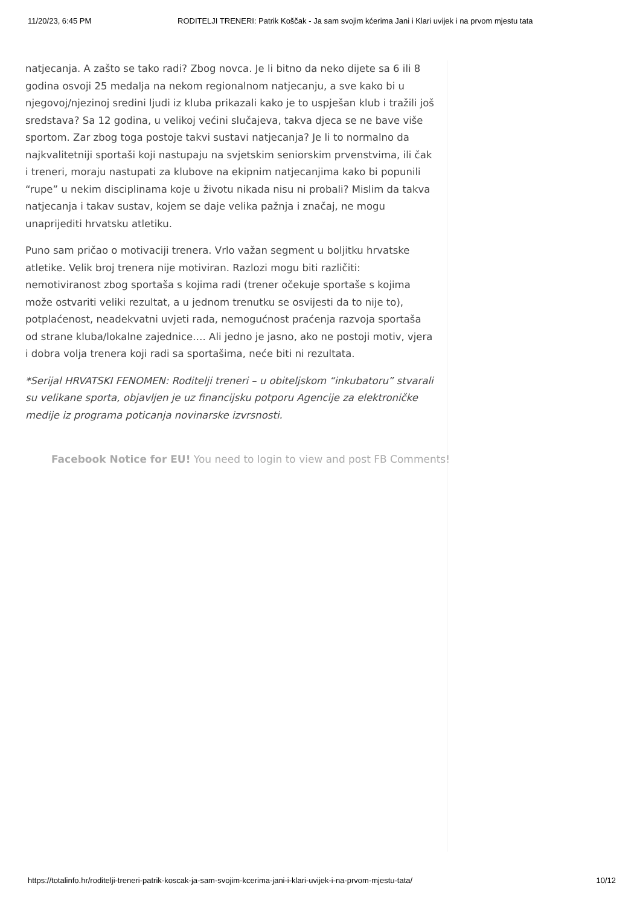11/20/23, 6:45 PM RODITELJI TRENERI: Patrik Koščak - Ja sam svojim kćerima Jani i Klari uvijek i na prvom mjestu tata
natjecanja. A zašto se tako radi? Zbog novca. Je li bitno da neko dijete sa 6 ili 8 godina osvoji 25 medalja na nekom regionalnom natjecanju, a sve kako bi u njegovoj/njezinoj sredini ljudi iz kluba prikazali kako je to uspješan klub i tražili još sredstava? Sa 12 godina, u velikoj većini slučajeva, takva djeca se ne bave više sportom. Zar zbog toga postoje takvi sustavi natjecanja? Je li to normalno da najkvalitetniji sportaši koji nastupaju na svjetskim seniorskim prvenstvima, ili čak i treneri, moraju nastupati za klubove na ekipnim natjecanjima kako bi popunili “rupe” u nekim disciplinama koje u životu nikada nisu ni probali? Mislim da takva natjecanja i takav sustav, kojem se daje velika pažnja i značaj, ne mogu unaprijediti hrvatsku atletiku.
Puno sam pričao o motivaciji trenera. Vrlo važan segment u boljitku hrvatske atletike. Velik broj trenera nije motiviran. Razlozi mogu biti različiti: nemotiviranost zbog sportaša s kojima radi (trener očekuje sportaše s kojima može ostvariti veliki rezultat, a u jednom trenutku se osvijesti da to nije to), potplaćenost, neadekvatni uvjeti rada, nemogućnost praćenja razvoja sportaša od strane kluba/lokalne zajednice…. Ali jedno je jasno, ako ne postoji motiv, vjera i dobra volja trenera koji radi sa sportašima, neće biti ni rezultata.
*Serijal HRVATSKI FENOMEN: Roditelji treneri – u obiteljskom “inkubatoru” stvarali su velikane sporta, objavljen je uz financijsku potporu Agencije za elektroničke medije iz programa poticanja novinarske izvrsnosti.
Facebook Notice for EU! You need to login to view and post FB Comments!
https://totalinfo.hr/roditelji-treneri-patrik-koscak-ja-sam-svojim-kcerima-jani-i-klari-uvijek-i-na-prvom-mjestu-tata/ 10/12